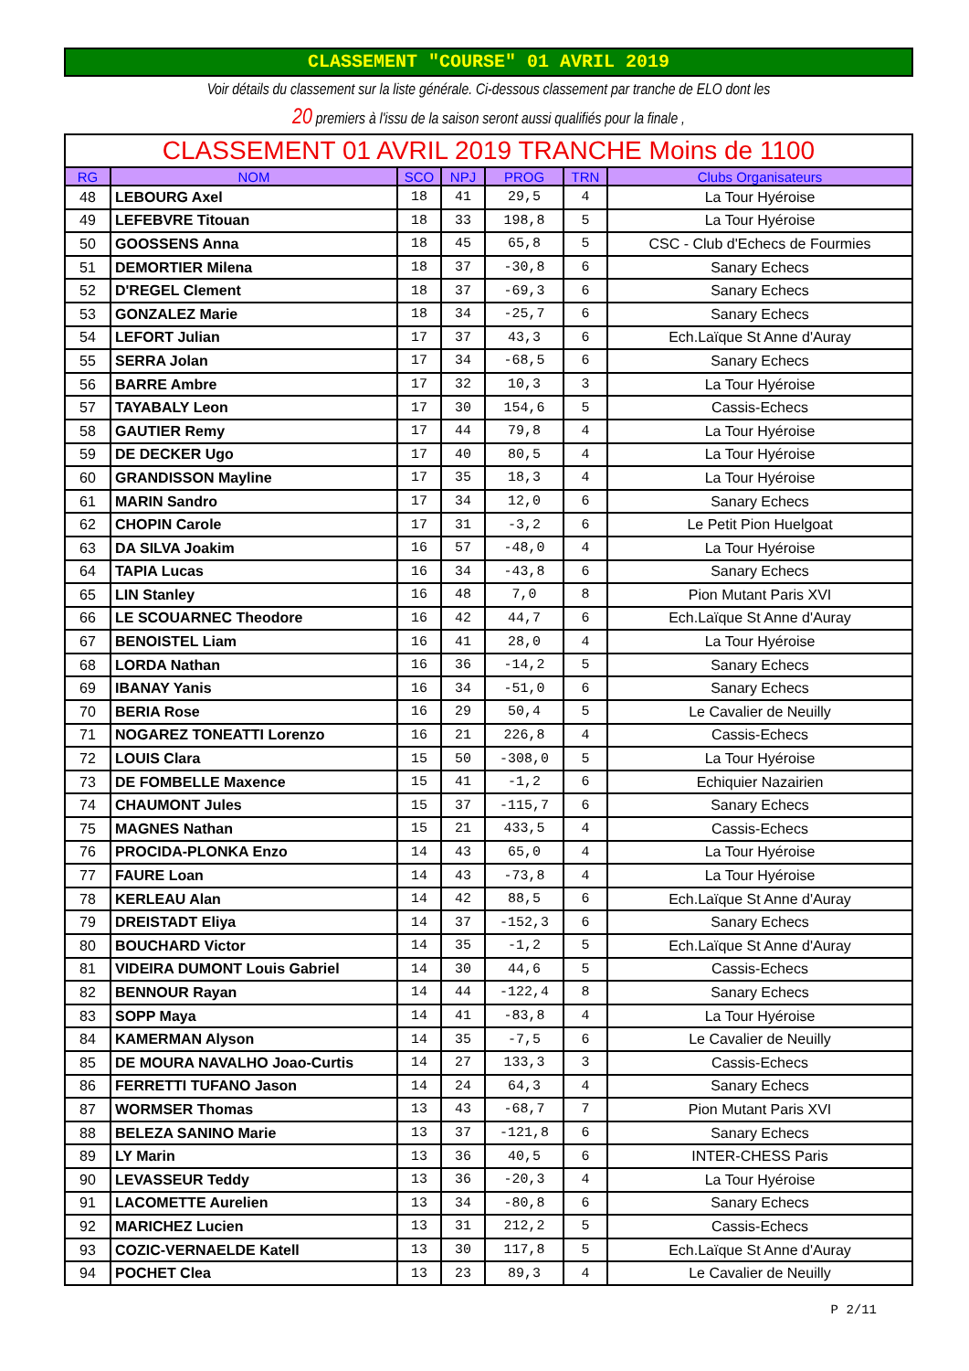CLASSEMENT "COURSE" 01 AVRIL 2019
Voir détails du classement sur la liste générale. Ci-dessous classement par tranche de ELO dont les
20 premiers à l'issu de la saison seront aussi qualifiés pour la finale ,
| CLASSEMENT 01 AVRIL 2019 TRANCHE Moins de 1100 | | | | | | |
| --- | --- | --- | --- | --- | --- | --- |
| RG | NOM | SCO | NPJ | PROG | TRN | Clubs Organisateurs |
| 48 | LEBOURG Axel | 18 | 41 | 29,5 | 4 | La Tour Hyéroise |
| 49 | LEFEBVRE Titouan | 18 | 33 | 198,8 | 5 | La Tour Hyéroise |
| 50 | GOOSSENS Anna | 18 | 45 | 65,8 | 5 | CSC - Club d'Echecs de Fourmies |
| 51 | DEMORTIER Milena | 18 | 37 | -30,8 | 6 | Sanary Echecs |
| 52 | D'REGEL Clement | 18 | 37 | -69,3 | 6 | Sanary Echecs |
| 53 | GONZALEZ Marie | 18 | 34 | -25,7 | 6 | Sanary Echecs |
| 54 | LEFORT Julian | 17 | 37 | 43,3 | 6 | Ech.Laïque St Anne d'Auray |
| 55 | SERRA Jolan | 17 | 34 | -68,5 | 6 | Sanary Echecs |
| 56 | BARRE Ambre | 17 | 32 | 10,3 | 3 | La Tour Hyéroise |
| 57 | TAYABALY Leon | 17 | 30 | 154,6 | 5 | Cassis-Echecs |
| 58 | GAUTIER Remy | 17 | 44 | 79,8 | 4 | La Tour Hyéroise |
| 59 | DE DECKER Ugo | 17 | 40 | 80,5 | 4 | La Tour Hyéroise |
| 60 | GRANDISSON Mayline | 17 | 35 | 18,3 | 4 | La Tour Hyéroise |
| 61 | MARIN Sandro | 17 | 34 | 12,0 | 6 | Sanary Echecs |
| 62 | CHOPIN Carole | 17 | 31 | -3,2 | 6 | Le Petit Pion Huelgoat |
| 63 | DA SILVA Joakim | 16 | 57 | -48,0 | 4 | La Tour Hyéroise |
| 64 | TAPIA Lucas | 16 | 34 | -43,8 | 6 | Sanary Echecs |
| 65 | LIN Stanley | 16 | 48 | 7,0 | 8 | Pion Mutant Paris XVI |
| 66 | LE SCOUARNEC Theodore | 16 | 42 | 44,7 | 6 | Ech.Laïque St Anne d'Auray |
| 67 | BENOISTEL Liam | 16 | 41 | 28,0 | 4 | La Tour Hyéroise |
| 68 | LORDA Nathan | 16 | 36 | -14,2 | 5 | Sanary Echecs |
| 69 | IBANAY Yanis | 16 | 34 | -51,0 | 6 | Sanary Echecs |
| 70 | BERIA Rose | 16 | 29 | 50,4 | 5 | Le Cavalier de Neuilly |
| 71 | NOGAREZ TONEATTI Lorenzo | 16 | 21 | 226,8 | 4 | Cassis-Echecs |
| 72 | LOUIS Clara | 15 | 50 | -308,0 | 5 | La Tour Hyéroise |
| 73 | DE FOMBELLE Maxence | 15 | 41 | -1,2 | 6 | Echiquier Nazairien |
| 74 | CHAUMONT Jules | 15 | 37 | -115,7 | 6 | Sanary Echecs |
| 75 | MAGNES Nathan | 15 | 21 | 433,5 | 4 | Cassis-Echecs |
| 76 | PROCIDA-PLONKA Enzo | 14 | 43 | 65,0 | 4 | La Tour Hyéroise |
| 77 | FAURE Loan | 14 | 43 | -73,8 | 4 | La Tour Hyéroise |
| 78 | KERLEAU Alan | 14 | 42 | 88,5 | 6 | Ech.Laïque St Anne d'Auray |
| 79 | DREISTADT Eliya | 14 | 37 | -152,3 | 6 | Sanary Echecs |
| 80 | BOUCHARD Victor | 14 | 35 | -1,2 | 5 | Ech.Laïque St Anne d'Auray |
| 81 | VIDEIRA DUMONT Louis Gabriel | 14 | 30 | 44,6 | 5 | Cassis-Echecs |
| 82 | BENNOUR Rayan | 14 | 44 | -122,4 | 8 | Sanary Echecs |
| 83 | SOPP Maya | 14 | 41 | -83,8 | 4 | La Tour Hyéroise |
| 84 | KAMERMAN Alyson | 14 | 35 | -7,5 | 6 | Le Cavalier de Neuilly |
| 85 | DE MOURA NAVALHO Joao-Curtis | 14 | 27 | 133,3 | 3 | Cassis-Echecs |
| 86 | FERRETTI TUFANO Jason | 14 | 24 | 64,3 | 4 | Sanary Echecs |
| 87 | WORMSER Thomas | 13 | 43 | -68,7 | 7 | Pion Mutant Paris XVI |
| 88 | BELEZA SANINO Marie | 13 | 37 | -121,8 | 6 | Sanary Echecs |
| 89 | LY Marin | 13 | 36 | 40,5 | 6 | INTER-CHESS Paris |
| 90 | LEVASSEUR Teddy | 13 | 36 | -20,3 | 4 | La Tour Hyéroise |
| 91 | LACOMETTE Aurelien | 13 | 34 | -80,8 | 6 | Sanary Echecs |
| 92 | MARICHEZ Lucien | 13 | 31 | 212,2 | 5 | Cassis-Echecs |
| 93 | COZIC-VERNAELDE Katell | 13 | 30 | 117,8 | 5 | Ech.Laïque St Anne d'Auray |
| 94 | POCHET Clea | 13 | 23 | 89,3 | 4 | Le Cavalier de Neuilly |
P 2/11